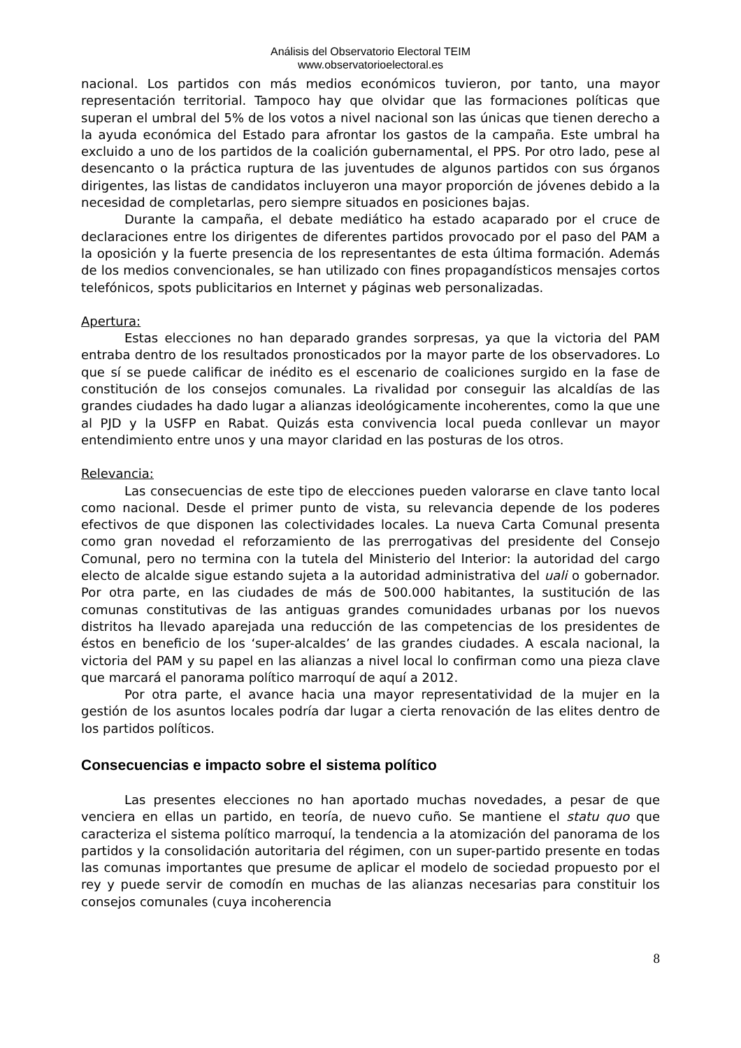Análisis del Observatorio Electoral TEIM
www.observatorioelectoral.es
nacional. Los partidos con más medios económicos tuvieron, por tanto, una mayor representación territorial. Tampoco hay que olvidar que las formaciones políticas que superan el umbral del 5% de los votos a nivel nacional son las únicas que tienen derecho a la ayuda económica del Estado para afrontar los gastos de la campaña. Este umbral ha excluido a uno de los partidos de la coalición gubernamental, el PPS. Por otro lado, pese al desencanto o la práctica ruptura de las juventudes de algunos partidos con sus órganos dirigentes, las listas de candidatos incluyeron una mayor proporción de jóvenes debido a la necesidad de completarlas, pero siempre situados en posiciones bajas.
Durante la campaña, el debate mediático ha estado acaparado por el cruce de declaraciones entre los dirigentes de diferentes partidos provocado por el paso del PAM a la oposición y la fuerte presencia de los representantes de esta última formación. Además de los medios convencionales, se han utilizado con fines propagandísticos mensajes cortos telefónicos, spots publicitarios en Internet y páginas web personalizadas.
Apertura:
Estas elecciones no han deparado grandes sorpresas, ya que la victoria del PAM entraba dentro de los resultados pronosticados por la mayor parte de los observadores. Lo que sí se puede calificar de inédito es el escenario de coaliciones surgido en la fase de constitución de los consejos comunales. La rivalidad por conseguir las alcaldías de las grandes ciudades ha dado lugar a alianzas ideológicamente incoherentes, como la que une al PJD y la USFP en Rabat. Quizás esta convivencia local pueda conllevar un mayor entendimiento entre unos y una mayor claridad en las posturas de los otros.
Relevancia:
Las consecuencias de este tipo de elecciones pueden valorarse en clave tanto local como nacional. Desde el primer punto de vista, su relevancia depende de los poderes efectivos de que disponen las colectividades locales. La nueva Carta Comunal presenta como gran novedad el reforzamiento de las prerrogativas del presidente del Consejo Comunal, pero no termina con la tutela del Ministerio del Interior: la autoridad del cargo electo de alcalde sigue estando sujeta a la autoridad administrativa del uali o gobernador. Por otra parte, en las ciudades de más de 500.000 habitantes, la sustitución de las comunas constitutivas de las antiguas grandes comunidades urbanas por los nuevos distritos ha llevado aparejada una reducción de las competencias de los presidentes de éstos en beneficio de los ‘super-alcaldes’ de las grandes ciudades. A escala nacional, la victoria del PAM y su papel en las alianzas a nivel local lo confirman como una pieza clave que marcará el panorama político marroquí de aquí a 2012.
Por otra parte, el avance hacia una mayor representatividad de la mujer en la gestión de los asuntos locales podría dar lugar a cierta renovación de las elites dentro de los partidos políticos.
Consecuencias e impacto sobre el sistema político
Las presentes elecciones no han aportado muchas novedades, a pesar de que venciera en ellas un partido, en teoría, de nuevo cuño. Se mantiene el statu quo que caracteriza el sistema político marroquí, la tendencia a la atomización del panorama de los partidos y la consolidación autoritaria del régimen, con un super-partido presente en todas las comunas importantes que presume de aplicar el modelo de sociedad propuesto por el rey y puede servir de comodín en muchas de las alianzas necesarias para constituir los consejos comunales (cuya incoherencia
8